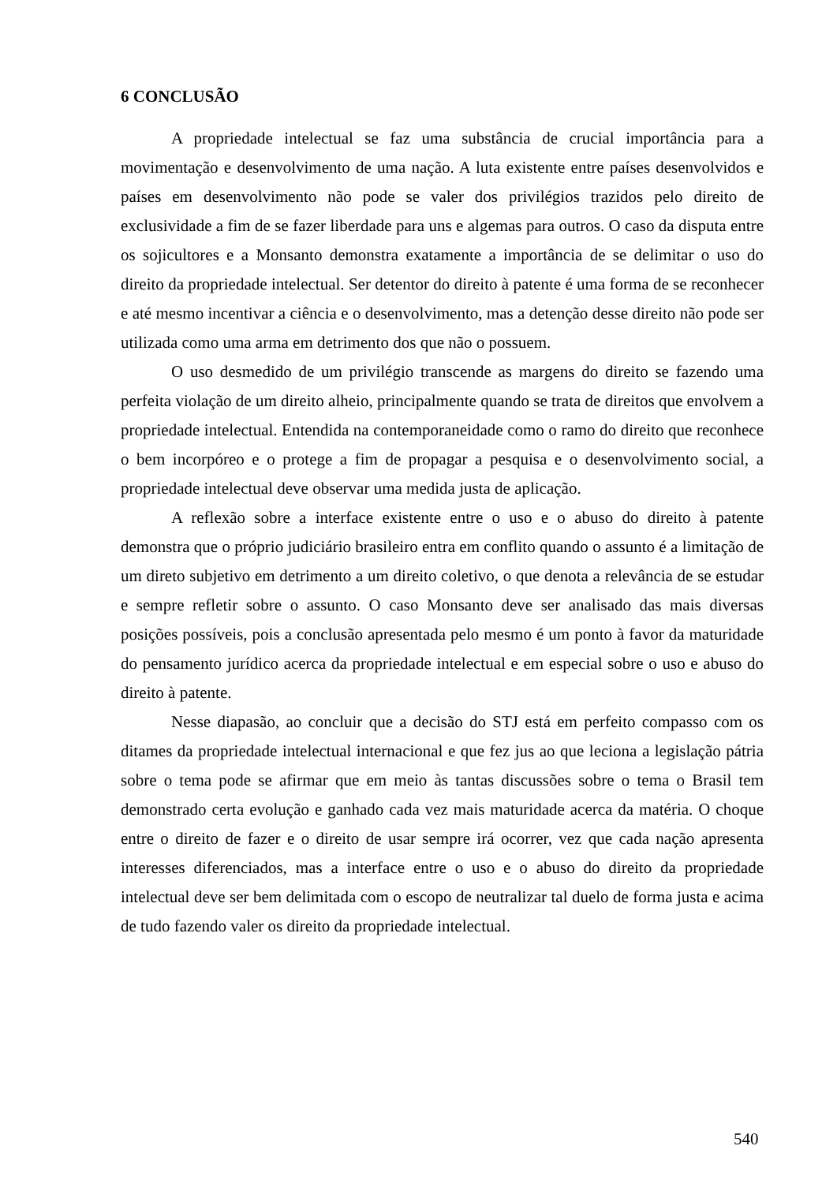6 CONCLUSÃO
A propriedade intelectual se faz uma substância de crucial importância para a movimentação e desenvolvimento de uma nação. A luta existente entre países desenvolvidos e países em desenvolvimento não pode se valer dos privilégios trazidos pelo direito de exclusividade a fim de se fazer liberdade para uns e algemas para outros. O caso da disputa entre os sojicultores e a Monsanto demonstra exatamente a importância de se delimitar o uso do direito da propriedade intelectual. Ser detentor do direito à patente é uma forma de se reconhecer e até mesmo incentivar a ciência e o desenvolvimento, mas a detenção desse direito não pode ser utilizada como uma arma em detrimento dos que não o possuem.
O uso desmedido de um privilégio transcende as margens do direito se fazendo uma perfeita violação de um direito alheio, principalmente quando se trata de direitos que envolvem a propriedade intelectual. Entendida na contemporaneidade como o ramo do direito que reconhece o bem incorpóreo e o protege a fim de propagar a pesquisa e o desenvolvimento social, a propriedade intelectual deve observar uma medida justa de aplicação.
A reflexão sobre a interface existente entre o uso e o abuso do direito à patente demonstra que o próprio judiciário brasileiro entra em conflito quando o assunto é a limitação de um direto subjetivo em detrimento a um direito coletivo, o que denota a relevância de se estudar e sempre refletir sobre o assunto. O caso Monsanto deve ser analisado das mais diversas posições possíveis, pois a conclusão apresentada pelo mesmo é um ponto à favor da maturidade do pensamento jurídico acerca da propriedade intelectual e em especial sobre o uso e abuso do direito à patente.
Nesse diapasão, ao concluir que a decisão do STJ está em perfeito compasso com os ditames da propriedade intelectual internacional e que fez jus ao que leciona a legislação pátria sobre o tema pode se afirmar que em meio às tantas discussões sobre o tema o Brasil tem demonstrado certa evolução e ganhado cada vez mais maturidade acerca da matéria. O choque entre o direito de fazer e o direito de usar sempre irá ocorrer, vez que cada nação apresenta interesses diferenciados, mas a interface entre o uso e o abuso do direito da propriedade intelectual deve ser bem delimitada com o escopo de neutralizar tal duelo de forma justa e acima de tudo fazendo valer os direito da propriedade intelectual.
540